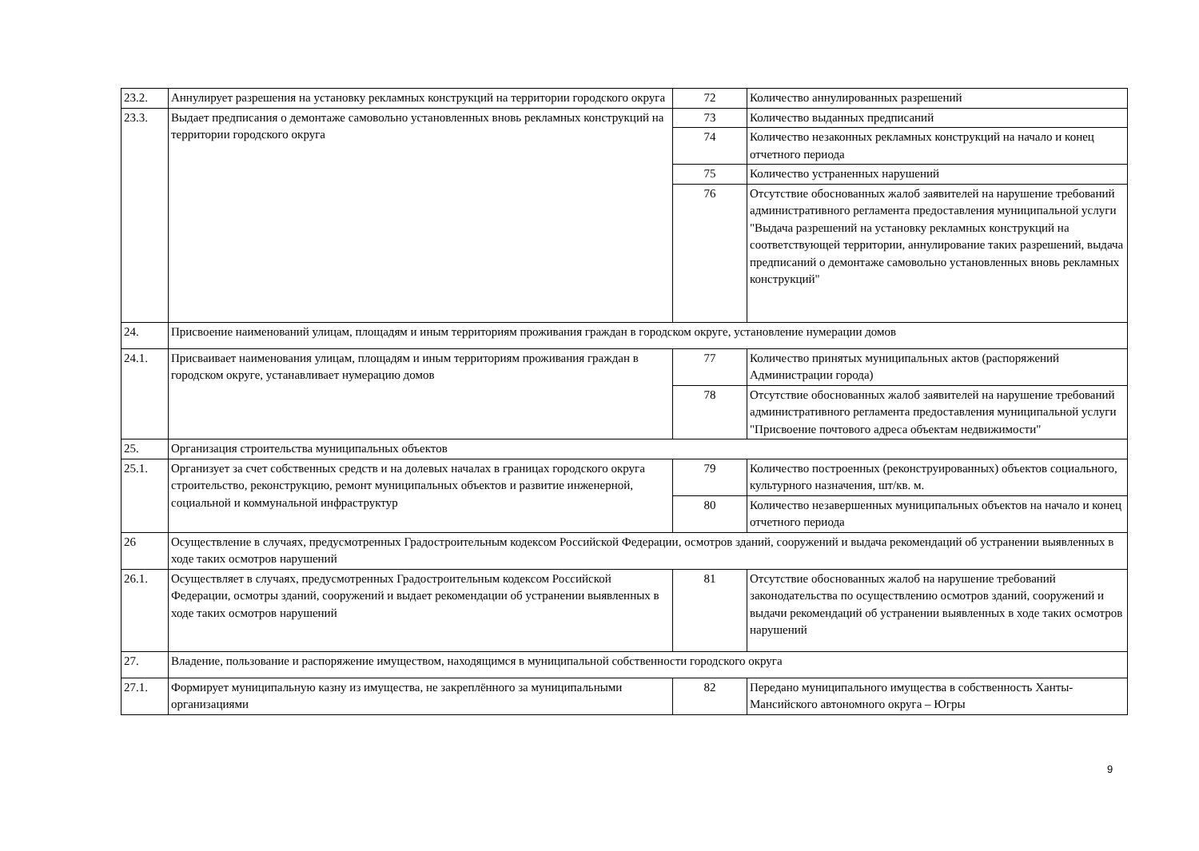| 23.2. | Аннулирует разрешения на установку рекламных конструкций на территории городского округа | 72 | Количество аннулированных разрешений |
| 23.3. | Выдает предписания о демонтаже самовольно установленных вновь рекламных конструкций на территории городского округа | 73 | Количество выданных предписаний |
| | | 74 | Количество незаконных рекламных конструкций на начало и конец отчетного периода |
| | | 75 | Количество устраненных нарушений |
| | | 76 | Отсутствие обоснованных жалоб заявителей на нарушение требований административного регламента предоставления муниципальной услуги "Выдача разрешений на установку рекламных конструкций на соответствующей территории, аннулирование таких разрешений, выдача предписаний о демонтаже самовольно установленных вновь рекламных конструкций" |
| 24. | Присвоение наименований улицам, площадям и иным территориям проживания граждан в городском округе, установление нумерации домов | | |
| 24.1. | Присваивает наименования улицам, площадям и иным территориям проживания граждан в городском округе, устанавливает нумерацию домов | 77 | Количество принятых муниципальных актов (распоряжений Администрации города) |
| | | 78 | Отсутствие обоснованных жалоб заявителей на нарушение требований административного регламента предоставления муниципальной услуги "Присвоение почтового адреса объектам недвижимости" |
| 25. | Организация строительства муниципальных объектов | | |
| 25.1. | Организует за счет собственных средств и на долевых началах в границах городского округа строительство, реконструкцию, ремонт муниципальных объектов и развитие инженерной, социальной и коммунальной инфраструктур | 79 | Количество построенных (реконструированных) объектов социального, культурного назначения, шт/кв. м. |
| | | 80 | Количество незавершенных муниципальных объектов на начало и конец отчетного периода |
| 26 | Осуществление в случаях, предусмотренных Градостроительным кодексом Российской Федерации, осмотров зданий, сооружений и выдача рекомендаций об устранении выявленных в ходе таких осмотров нарушений | | |
| 26.1. | Осуществляет в случаях, предусмотренных Градостроительным кодексом Российской Федерации, осмотры зданий, сооружений и выдает рекомендации об устранении выявленных в ходе таких осмотров нарушений | 81 | Отсутствие обоснованных жалоб на нарушение требований законодательства по осуществлению осмотров зданий, сооружений и выдачи рекомендаций об устранении выявленных в ходе таких осмотров нарушений |
| 27. | Владение, пользование и распоряжение имуществом, находящимся в муниципальной собственности городского округа | | |
| 27.1. | Формирует муниципальную казну из имущества, не закреплённого за муниципальными организациями | 82 | Передано муниципального имущества в собственность Ханты-Мансийского автономного округа – Югры |
9